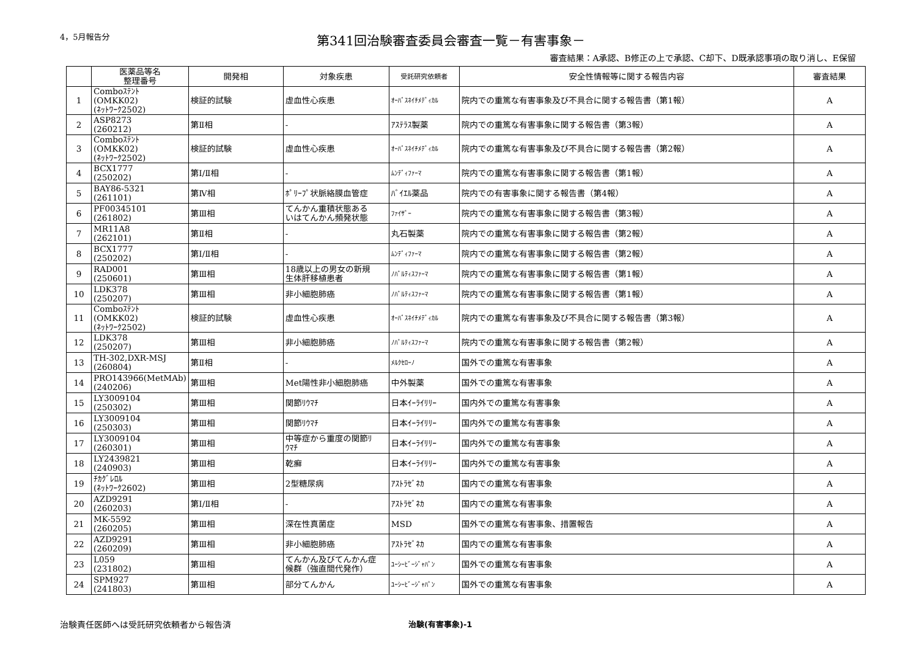4，5月報告分
第341回治験審査委員会審査一覧－有害事象－
審査結果：A承認、B修正の上で承認、C却下、D既承認事項の取り消し、E保留
| | 医薬品等名 整理番号 | 開発相 | 対象疾患 | 受託研究依頼者 | 安全性情報等に関する報告内容 | 審査結果 |
| --- | --- | --- | --- | --- | --- | --- |
| 1 | Comboｽﾃﾝﾄ (OMKK02) (ﾈｯﾄﾜｰｸ2502) | 検証的試験 | 虚血性心疾患 | ｵｰﾊﾞｽﾈｲﾁﾒﾃﾞｨｶﾙ | 院内での重篤な有害事象及び不具合に関する報告書（第1報） | A |
| 2 | ASP8273 (260212) | 第Ⅱ相 | - | ｱｽﾃﾗｽ製薬 | 院内での重篤な有害事象に関する報告書（第3報） | A |
| 3 | Comboｽﾃﾝﾄ (OMKK02) (ﾈｯﾄﾜｰｸ2502) | 検証的試験 | 虚血性心疾患 | ｵｰﾊﾞｽﾈｲﾁﾒﾃﾞｨｶﾙ | 院内での重篤な有害事象及び不具合に関する報告書（第2報） | A |
| 4 | BCX1777 (250202) | 第Ⅰ/Ⅱ相 | - | ﾑﾝﾃﾞｨﾌｧｰﾏ | 院内での重篤な有害事象に関する報告書（第1報） | A |
| 5 | BAY86-5321 (261101) | 第Ⅳ相 | ﾎﾟﾘｰﾌﾟ状脈絡膜血管症 | ﾊﾞｲｴﾙ薬品 | 院内での有害事象に関する報告書（第4報） | A |
| 6 | PF00345101 (261802) | 第Ⅲ相 | てんかん重積状態ある いはてんかん頻発状態 | ﾌｧｲｻﾞｰ | 院内での重篤な有害事象に関する報告書（第3報） | A |
| 7 | MR11A8 (262101) | 第Ⅱ相 | - | 丸石製薬 | 院内での重篤な有害事象に関する報告書（第2報） | A |
| 8 | BCX1777 (250202) | 第Ⅰ/Ⅱ相 | - | ﾑﾝﾃﾞｨﾌｧｰﾏ | 院内での重篤な有害事象に関する報告書（第2報） | A |
| 9 | RAD001 (250601) | 第Ⅲ相 | 18歳以上の男女の新規 生体肝移植患者 | ﾉﾊﾞﾙﾃｨｽﾌｧｰﾏ | 院内での重篤な有害事象に関する報告書（第1報） | A |
| 10 | LDK378 (250207) | 第Ⅲ相 | 非小細胞肺癌 | ﾉﾊﾞﾙﾃｨｽﾌｧｰﾏ | 院内での重篤な有害事象に関する報告書（第1報） | A |
| 11 | Comboｽﾃﾝﾄ (OMKK02) (ﾈｯﾄﾜｰｸ2502) | 検証的試験 | 虚血性心疾患 | ｵｰﾊﾞｽﾈｲﾁﾒﾃﾞｨｶﾙ | 院内での重篤な有害事象及び不具合に関する報告書（第3報） | A |
| 12 | LDK378 (250207) | 第Ⅲ相 | 非小細胞肺癌 | ﾉﾊﾞﾙﾃｨｽﾌｧｰﾏ | 院内での重篤な有害事象に関する報告書（第2報） | A |
| 13 | TH-302,DXR-MSJ (260804) | 第Ⅱ相 | - | ﾒﾙｸｾﾛｰﾉ | 国外での重篤な有害事象 | A |
| 14 | PRO143966(MetMAb) (240206) | 第Ⅲ相 | Met陽性非小細胞肺癌 | 中外製薬 | 国外での重篤な有害事象 | A |
| 15 | LY3009104 (250302) | 第Ⅲ相 | 関節ﾘｳﾏﾁ | 日本ｲｰﾗｲﾘﾘｰ | 国内外での重篤な有害事象 | A |
| 16 | LY3009104 (250303) | 第Ⅲ相 | 関節ﾘｳﾏﾁ | 日本ｲｰﾗｲﾘﾘｰ | 国内外での重篤な有害事象 | A |
| 17 | LY3009104 (260301) | 第Ⅲ相 | 中等症から重度の関節ﾘ ｳﾏﾁ | 日本ｲｰﾗｲﾘﾘｰ | 国内外での重篤な有害事象 | A |
| 18 | LY2439821 (240903) | 第Ⅲ相 | 乾癬 | 日本ｲｰﾗｲﾘﾘｰ | 国内外での重篤な有害事象 | A |
| 19 | ﾁｶｸﾞﾚﾛﾙ (ﾈｯﾄﾜｰｸ2602) | 第Ⅲ相 | 2型糖尿病 | ｱｽﾄﾗｾﾞﾈｶ | 国内での重篤な有害事象 | A |
| 20 | AZD9291 (260203) | 第Ⅰ/Ⅱ相 | - | ｱｽﾄﾗｾﾞﾈｶ | 国内での重篤な有害事象 | A |
| 21 | MK-5592 (260205) | 第Ⅲ相 | 深在性真菌症 | MSD | 国外での重篤な有害事象、措置報告 | A |
| 22 | AZD9291 (260209) | 第Ⅲ相 | 非小細胞肺癌 | ｱｽﾄﾗｾﾞﾈｶ | 国内での重篤な有害事象 | A |
| 23 | L059 (231802) | 第Ⅲ相 | てんかん及びてんかん症 候群（強直間代発作） | ﾕｰｼｰﾋﾞｰｼﾞｬﾊﾟﾝ | 国外での重篤な有害事象 | A |
| 24 | SPM927 (241803) | 第Ⅲ相 | 部分てんかん | ﾕｰｼｰﾋﾞｰｼﾞｬﾊﾟﾝ | 国外での重篤な有害事象 | A |
治験責任医師へは受託研究依頼者から報告済
治験(有害事象)-1